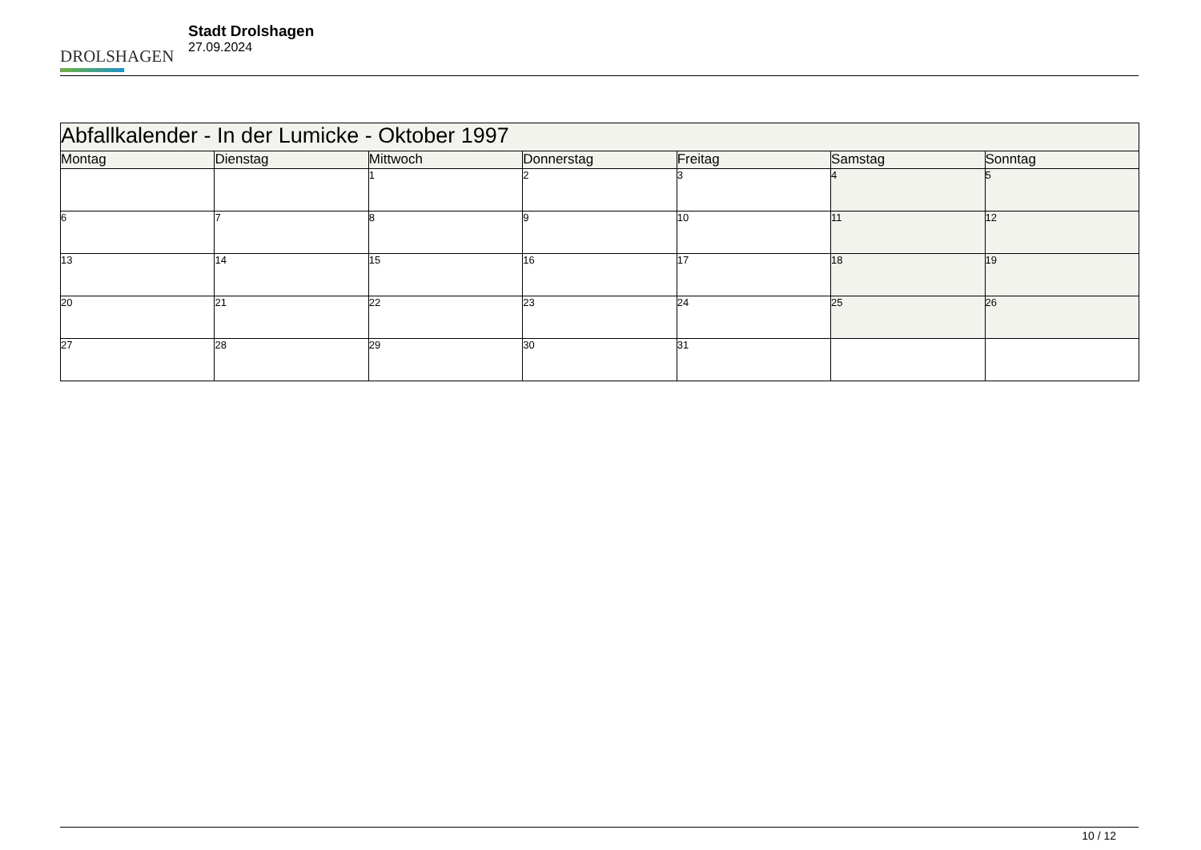DROLSHAGEN
Stadt Drolshagen
27.09.2024
| Abfallkalender - In der Lumicke - Oktober 1997 | | | | | | |
| --- | --- | --- | --- | --- | --- | --- |
| Montag | Dienstag | Mittwoch | Donnerstag | Freitag | Samstag | Sonntag |
| | | 1 | 2 | 3 | 4 | 5 |
| 6 | 7 | 8 | 9 | 10 | 11 | 12 |
| 13 | 14 | 15 | 16 | 17 | 18 | 19 |
| 20 | 21 | 22 | 23 | 24 | 25 | 26 |
| 27 | 28 | 29 | 30 | 31 | | |
10 / 12